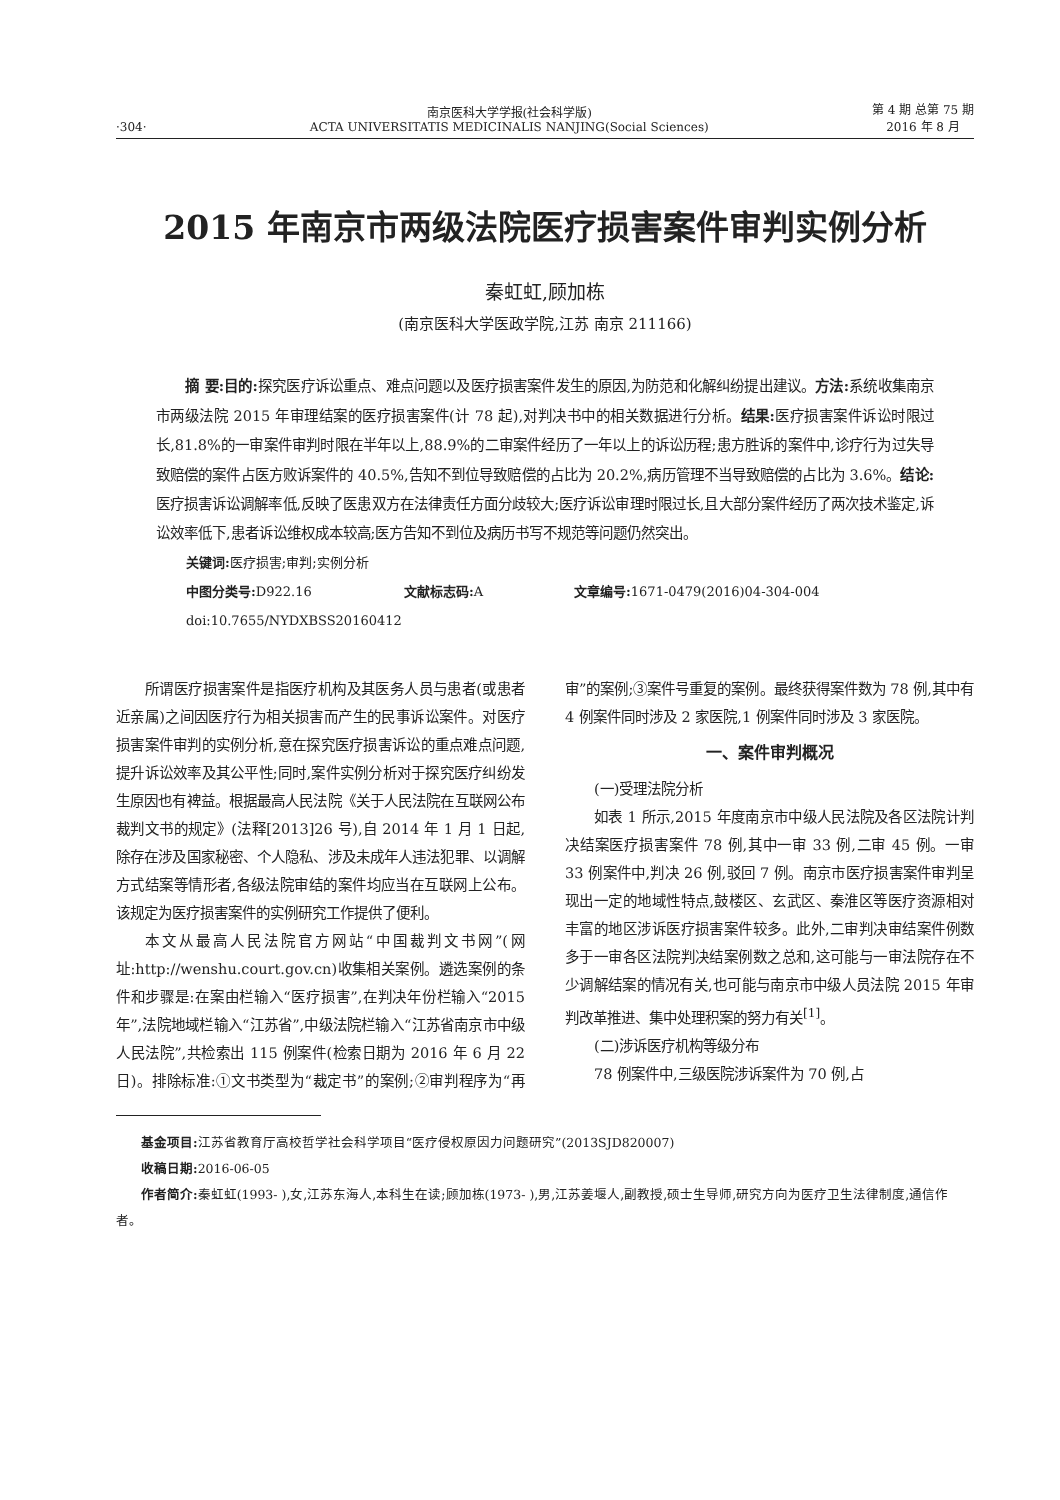·304·
南京医科大学学报(社会科学版)
ACTA UNIVERSITATIS MEDICINALIS NANJING(Social Sciences)
第 4 期 总第 75 期
2016 年 8 月
2015 年南京市两级法院医疗损害案件审判实例分析
秦虹虹,顾加栋
(南京医科大学医政学院,江苏 南京 211166)
  摘 要:目的: 探究医疗诉讼重点、难点问题以及医疗损害案件发生的原因,为防范和化解纠纷提出建议。方法: 系统收集南京市两级法院 2015 年审理结案的医疗损害案件(计 78 起),对判决书中的相关数据进行分析。结果: 医疗损害案件诉讼时限过长,81.8%的一审案件审判时限在半年以上,88.9%的二审案件经历了一年以上的诉讼历程;患方胜诉的案件中,诊疗行为过失导致赔偿的案件占医方败诉案件的 40.5%,告知不到位导致赔偿的占比为 20.2%,病历管理不当导致赔偿的占比为 3.6%。结论: 医疗损害诉讼调解率低,反映了医患双方在法律责任方面分歧较大;医疗诉讼审理时限过长,且大部分案件经历了两次技术鉴定,诉讼效率低下,患者诉讼维权成本较高;医方告知不到位及病历书写不规范等问题仍然突出。
关键词: 医疗损害;审判;实例分析
中图分类号: D922.16 文献标志码: A 文章编号: 1671-0479(2016)04-304-004
doi:10.7655/NYDXBSS20160412
所谓医疗损害案件是指医疗机构及其医务人员与患者(或患者近亲属)之间因医疗行为相关损害而产生的民事诉讼案件。对医疗损害案件审判的实例分析,意在探究医疗损害诉讼的重点难点问题,提升诉讼效率及其公平性;同时,案件实例分析对于探究医疗纠纷发生原因也有裨益。根据最高人民法院《关于人民法院在互联网公布裁判文书的规定》(法释[2013]26 号),自 2014 年 1 月 1 日起,除存在涉及国家秘密、个人隐私、涉及未成年人违法犯罪、以调解方式结案等情形者,各级法院审结的案件均应当在互联网上公布。该规定为医疗损害案件的实例研究工作提供了便利。
本文从最高人民法院官方网站“中国裁判文书网”(网址:http://wenshu.court.gov.cn)收集相关案例。遴选案例的条件和步骤是:在案由栏输入“医疗损害”,在判决年份栏输入“2015 年”,法院地域栏输入“江苏省”,中级法院栏输入“江苏省南京市中级人民法院”,共检索出 115 例案件(检索日期为 2016 年 6 月 22 日)。排除标准:①文书类型为“裁定书”的案例;②审判程序为“再审”的案例;③案件号重复的案例。最终获得案件数为 78 例,其中有 4 例案件同时涉及 2 家医院,1 例案件同时涉及 3 家医院。
一、案件审判概况
(一)受理法院分析
如表 1 所示,2015 年度南京市中级人民法院及各区法院计判决结案医疗损害案件 78 例,其中一审 33 例,二审 45 例。一审 33 例案件中,判决 26 例,驳回 7 例。南京市医疗损害案件审判呈现出一定的地域性特点,鼓楼区、玄武区、秦淮区等医疗资源相对丰富的地区涉诉医疗损害案件较多。此外,二审判决审结案件例数多于一审各区法院判决结案例数之总和,这可能与一审法院存在不少调解结案的情况有关,也可能与南京市中级人员法院 2015 年审判改革推进、集中处理积案的努力有关<sup>[1]</sup>。
(二)涉诉医疗机构等级分布
78 例案件中,三级医院涉诉案件为 70 例,占
基金项目: 江苏省教育厅高校哲学社会科学项目“医疗侵权原因力问题研究”(2013SJD820007)
收稿日期: 2016-06-05
作者简介: 秦虹虹(1993- ),女,江苏东海人,本科生在读;顾加栋(1973- ),男,江苏姜堰人,副教授,硕士生导师,研究方向为医疗卫生法律制度,通信作者。